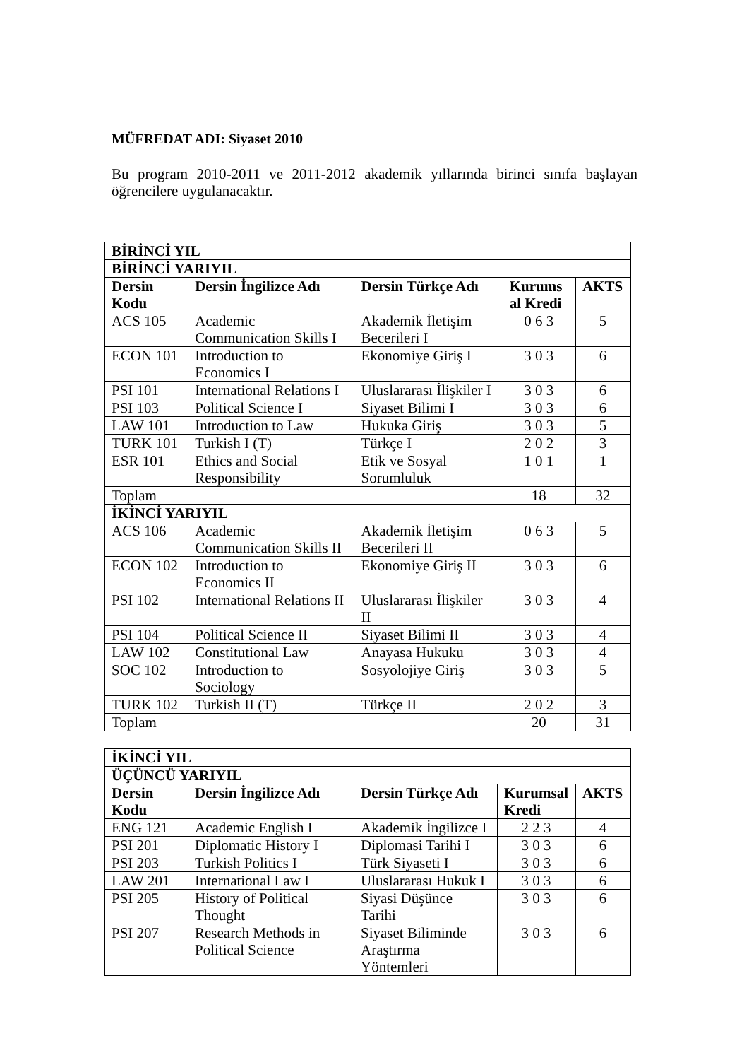MÜFREDAT ADI: Siyaset 2010
Bu program 2010-2011 ve 2011-2012 akademik yıllarında birinci sınıfa başlayan öğrencilere uygulanacaktır.
| BİRİNCİ YIL | | | | |
| BİRİNCİ YARIYIL | | | | |
| Dersin Kodu | Dersin İngilizce Adı | Dersin Türkçe Adı | Kurums al Kredi | AKTS |
| ACS 105 | Academic Communication Skills I | Akademik İletişim Becerileri I | 0 6 3 | 5 |
| ECON 101 | Introduction to Economics I | Ekonomiye Giriş I | 3 0 3 | 6 |
| PSI 101 | International Relations I | Uluslararası İlişkiler I | 3 0 3 | 6 |
| PSI 103 | Political Science I | Siyaset Bilimi I | 3 0 3 | 6 |
| LAW 101 | Introduction to Law | Hukuka Giriş | 3 0 3 | 5 |
| TURK 101 | Turkish I (T) | Türkçe I | 2 0 2 | 3 |
| ESR 101 | Ethics and Social Responsibility | Etik ve Sosyal Sorumluluk | 1 0 1 | 1 |
| Toplam | | | 18 | 32 |
| İKİNCİ YARIYIL | | | | |
| ACS 106 | Academic Communication Skills II | Akademik İletişim Becerileri II | 0 6 3 | 5 |
| ECON 102 | Introduction to Economics II | Ekonomiye Giriş II | 3 0 3 | 6 |
| PSI 102 | International Relations II | Uluslararası İlişkiler II | 3 0 3 | 4 |
| PSI 104 | Political Science II | Siyaset Bilimi II | 3 0 3 | 4 |
| LAW 102 | Constitutional Law | Anayasa Hukuku | 3 0 3 | 4 |
| SOC 102 | Introduction to Sociology | Sosyolojiye Giriş | 3 0 3 | 5 |
| TURK 102 | Turkish II (T) | Türkçe II | 2 0 2 | 3 |
| Toplam | | | 20 | 31 |
| İKİNCİ YIL | | | | |
| ÜÇÜNCÜ YARIYIL | | | | |
| Dersin Kodu | Dersin İngilizce Adı | Dersin Türkçe Adı | Kurumsal Kredi | AKTS |
| ENG 121 | Academic English I | Akademik İngilizce I | 2 2 3 | 4 |
| PSI 201 | Diplomatic History I | Diplomasi Tarihi I | 3 0 3 | 6 |
| PSI 203 | Turkish Politics I | Türk Siyaseti I | 3 0 3 | 6 |
| LAW 201 | International Law I | Uluslararası Hukuk I | 3 0 3 | 6 |
| PSI 205 | History of Political Thought | Siyasi Düşünce Tarihi | 3 0 3 | 6 |
| PSI 207 | Research Methods in Political Science | Siyaset Biliminde Araştırma Yöntemleri | 3 0 3 | 6 |